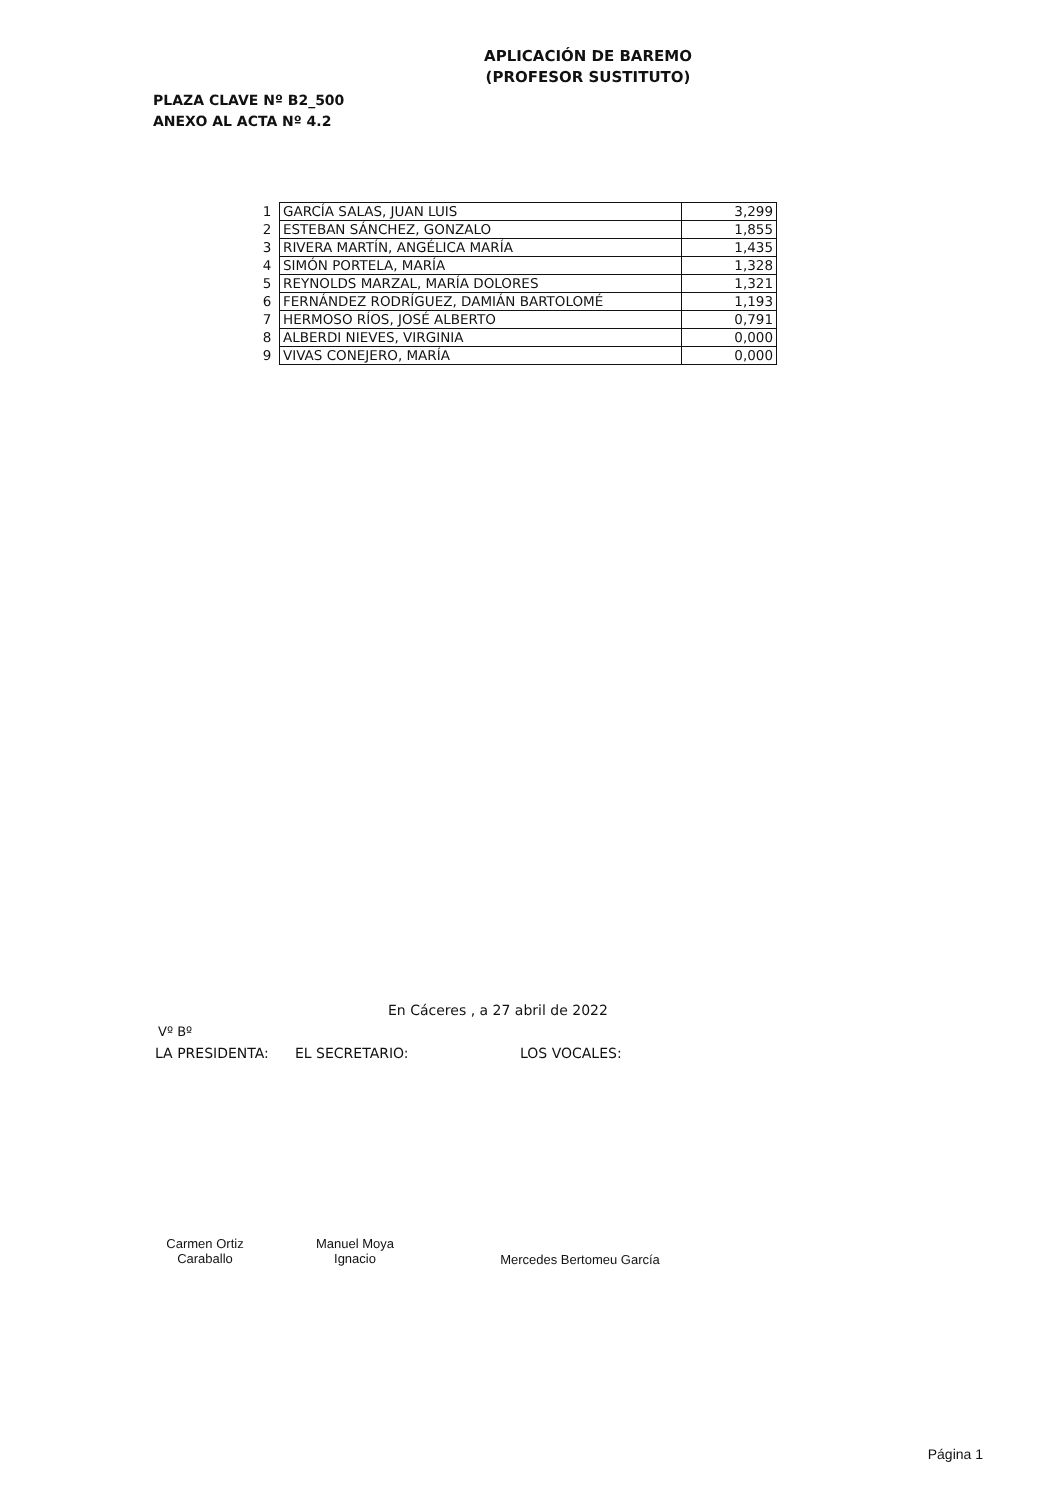APLICACIÓN DE BAREMO
(PROFESOR SUSTITUTO)
PLAZA CLAVE Nº B2_500
ANEXO AL ACTA Nº 4.2
| 1 | GARCÍA SALAS, JUAN LUIS | 3,299 |
| 2 | ESTEBAN SÁNCHEZ, GONZALO | 1,855 |
| 3 | RIVERA MARTÍN, ANGÉLICA MARÍA | 1,435 |
| 4 | SIMÓN PORTELA, MARÍA | 1,328 |
| 5 | REYNOLDS MARZAL, MARÍA DOLORES | 1,321 |
| 6 | FERNÁNDEZ RODRÍGUEZ, DAMIÁN BARTOLOMÉ | 1,193 |
| 7 | HERMOSO RÍOS, JOSÉ ALBERTO | 0,791 |
| 8 | ALBERDI NIEVES, VIRGINIA | 0,000 |
| 9 | VIVAS CONEJERO, MARÍA | 0,000 |
En Cáceres , a 27 abril de 2022
Vº Bº
LA PRESIDENTA: EL SECRETARIO: LOS VOCALES:
Carmen Ortiz
Caraballo
Manuel Moya
Ignacio
Mercedes Bertomeu García
Página 1